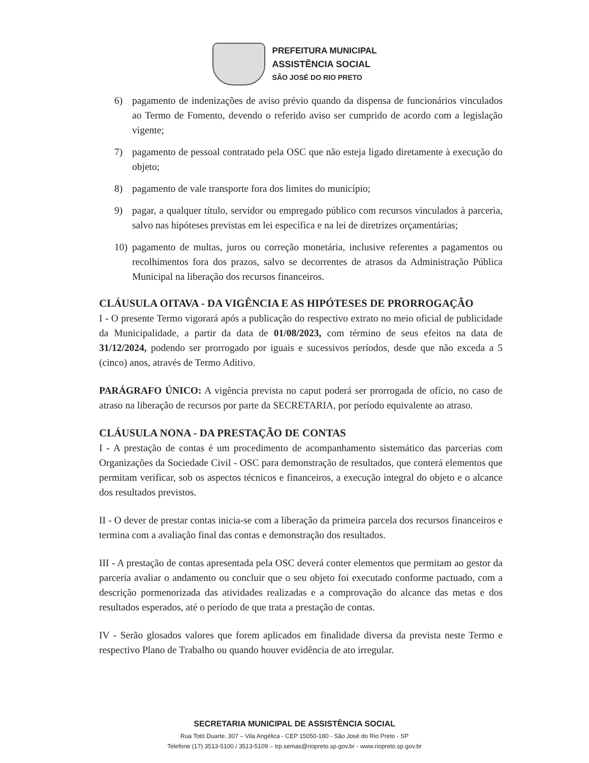PREFEITURA MUNICIPAL
ASSISTÊNCIA SOCIAL
SÃO JOSÉ DO RIO PRETO
6) pagamento de indenizações de aviso prévio quando da dispensa de funcionários vinculados ao Termo de Fomento, devendo o referido aviso ser cumprido de acordo com a legislação vigente;
7) pagamento de pessoal contratado pela OSC que não esteja ligado diretamente à execução do objeto;
8) pagamento de vale transporte fora dos limites do município;
9) pagar, a qualquer título, servidor ou empregado público com recursos vinculados à parceria, salvo nas hipóteses previstas em lei específica e na lei de diretrizes orçamentárias;
10) pagamento de multas, juros ou correção monetária, inclusive referentes a pagamentos ou recolhimentos fora dos prazos, salvo se decorrentes de atrasos da Administração Pública Municipal na liberação dos recursos financeiros.
CLÁUSULA OITAVA - DA VIGÊNCIA E AS HIPÓTESES DE PRORROGAÇÃO
I - O presente Termo vigorará após a publicação do respectivo extrato no meio oficial de publicidade da Municipalidade, a partir da data de 01/08/2023, com término de seus efeitos na data de 31/12/2024, podendo ser prorrogado por iguais e sucessivos períodos, desde que não exceda a 5 (cinco) anos, através de Termo Aditivo.
PARÁGRAFO ÚNICO: A vigência prevista no caput poderá ser prorrogada de ofício, no caso de atraso na liberação de recursos por parte da SECRETARIA, por período equivalente ao atraso.
CLÁUSULA NONA - DA PRESTAÇÃO DE CONTAS
I - A prestação de contas é um procedimento de acompanhamento sistemático das parcerias com Organizações da Sociedade Civil - OSC para demonstração de resultados, que conterá elementos que permitam verificar, sob os aspectos técnicos e financeiros, a execução integral do objeto e o alcance dos resultados previstos.
II - O dever de prestar contas inicia-se com a liberação da primeira parcela dos recursos financeiros e termina com a avaliação final das contas e demonstração dos resultados.
III - A prestação de contas apresentada pela OSC deverá conter elementos que permitam ao gestor da parceria avaliar o andamento ou concluir que o seu objeto foi executado conforme pactuado, com a descrição pormenorizada das atividades realizadas e a comprovação do alcance das metas e dos resultados esperados, até o período de que trata a prestação de contas.
IV - Serão glosados valores que forem aplicados em finalidade diversa da prevista neste Termo e respectivo Plano de Trabalho ou quando houver evidência de ato irregular.
SECRETARIA MUNICIPAL DE ASSISTÊNCIA SOCIAL
Rua Totó Duarte, 307 – Vila Angélica - CEP 15050-180 - São José do Rio Preto - SP
Telefone (17) 3513-5100 / 3513-5109 – trp.semas@riopreto.sp.gov.br - www.riopreto.sp.gov.br